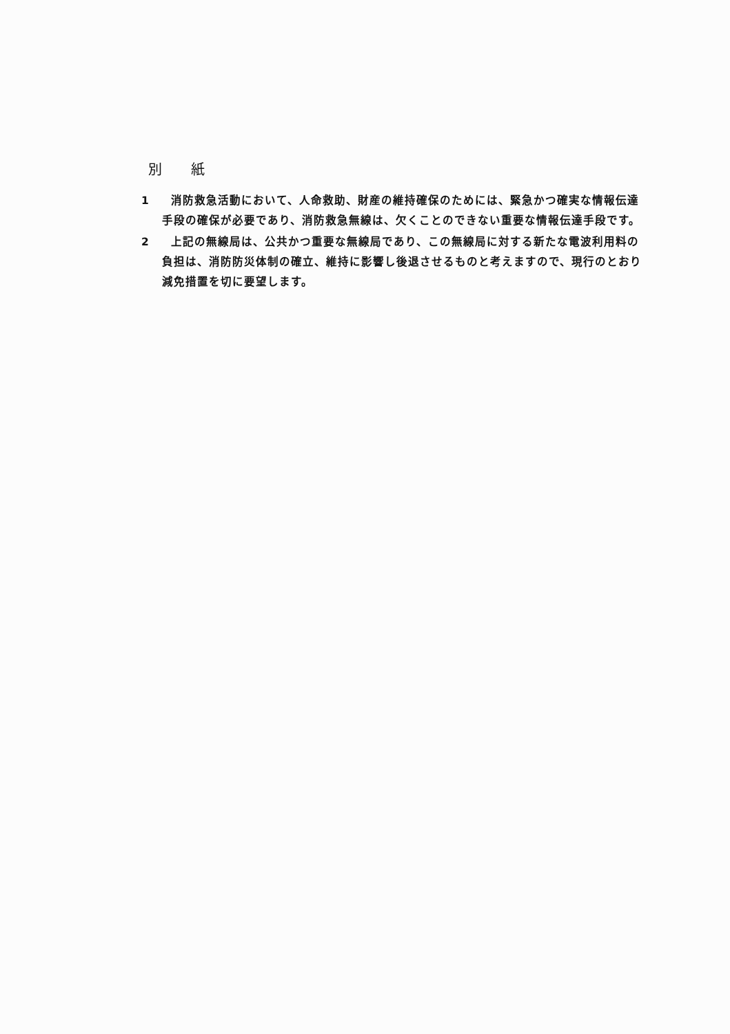別 紙
1 消防救急活動において、人命救助、財産の維持確保のためには、緊急かつ確実な情報伝達手段の確保が必要であり、消防救急無線は、欠くことのできない重要な情報伝達手段です。
2 上記の無線局は、公共かつ重要な無線局であり、この無線局に対する新たな電波利用料の負担は、消防防災体制の確立、維持に影響し後退させるものと考えますので、現行のとおり減免措置を切に要望します。